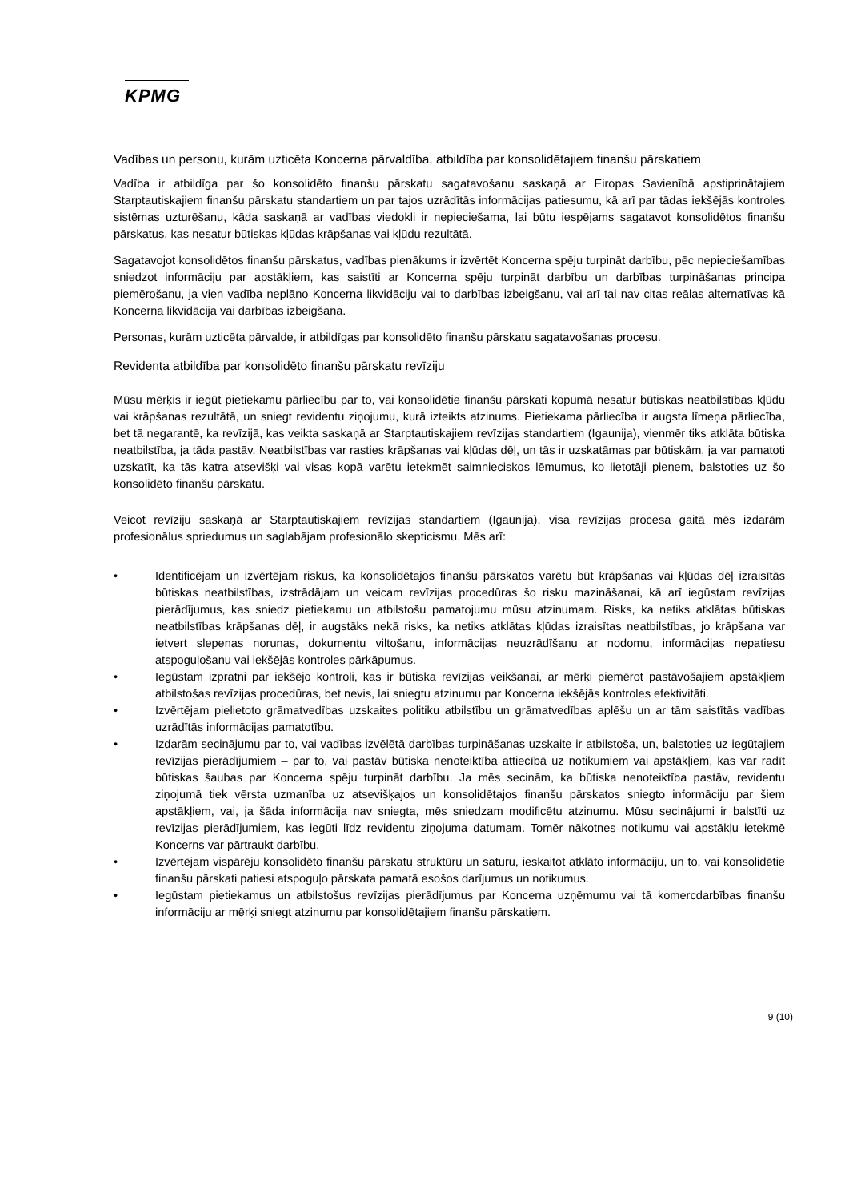KPMG
Vadības un personu, kurām uzticēta Koncerna pārvaldība, atbildība par konsolidētajiem finanšu pārskatiem
Vadība ir atbildīga par šo konsolidēto finanšu pārskatu sagatavošanu saskaņā ar Eiropas Savienībā apstiprinātajiem Starptautiskajiem finanšu pārskatu standartiem un par tajos uzrādītās informācijas patiesumu, kā arī par tādas iekšējās kontroles sistēmas uzturēšanu, kāda saskaņā ar vadības viedokli ir nepieciešama, lai būtu iespējams sagatavot konsolidētos finanšu pārskatus, kas nesatur būtiskas kļūdas krāpšanas vai kļūdu rezultātā.
Sagatavojot konsolidētos finanšu pārskatus, vadības pienākums ir izvērtēt Koncerna spēju turpināt darbību, pēc nepieciešamības sniedzot informāciju par apstākļiem, kas saistīti ar Koncerna spēju turpināt darbību un darbības turpināšanas principa piemērošanu, ja vien vadība neplāno Koncerna likvidāciju vai to darbības izbeigšanu, vai arī tai nav citas reālas alternatīvas kā Koncerna likvidācija vai darbības izbeigšana.
Personas, kurām uzticēta pārvalde, ir atbildīgas par konsolidēto finanšu pārskatu sagatavošanas procesu.
Revidenta atbildība par konsolidēto finanšu pārskatu revīziju
Mūsu mērķis ir iegūt pietiekamu pārliecību par to, vai konsolidētie finanšu pārskati kopumā nesatur būtiskas neatbilstības kļūdu vai krāpšanas rezultātā, un sniegt revidentu ziņojumu, kurā izteikts atzinums. Pietiekama pārliecība ir augsta līmeņa pārliecība, bet tā negarantē, ka revīzijā, kas veikta saskaņā ar Starptautiskajiem revīzijas standartiem (Igaunija), vienmēr tiks atklāta būtiska neatbilstība, ja tāda pastāv. Neatbilstības var rasties krāpšanas vai kļūdas dēļ, un tās ir uzskatāmas par būtiskām, ja var pamatoti uzskatīt, ka tās katra atsevišķi vai visas kopā varētu ietekmēt saimnieciskos lēmumus, ko lietotāji pieņem, balstoties uz šo konsolidēto finanšu pārskatu.
Veicot revīziju saskaņā ar Starptautiskajiem revīzijas standartiem (Igaunija), visa revīzijas procesa gaitā mēs izdarām profesionālus spriedumus un saglabājam profesionālo skepticismu. Mēs arī:
• Identificējam un izvērtējam riskus, ka konsolidētajos finanšu pārskatos varētu būt krāpšanas vai kļūdas dēļ izraisītās būtiskas neatbilstības, izstrādājam un veicam revīzijas procedūras šo risku mazināšanai, kā arī iegūstam revīzijas pierādījumus, kas sniedz pietiekamu un atbilstošu pamatojumu mūsu atzinumam. Risks, ka netiks atklātas būtiskas neatbilstības krāpšanas dēļ, ir augstāks nekā risks, ka netiks atklātas kļūdas izraisītas neatbilstības, jo krāpšana var ietvert slepenas norunas, dokumentu viltošanu, informācijas neuzrādīšanu ar nodomu, informācijas nepatiesu atspoguļošanu vai iekšējās kontroles pārkāpumus.
• Iegūstam izpratni par iekšējo kontroli, kas ir būtiska revīzijas veikšanai, ar mērķi piemērot pastāvošajiem apstākļiem atbilstošas revīzijas procedūras, bet nevis, lai sniegtu atzinumu par Koncerna iekšējās kontroles efektivitāti.
• Izvērtējam pielietoto grāmatvedības uzskaites politiku atbilstību un grāmatvedības aplēšu un ar tām saistītās vadības uzrādītās informācijas pamatotību.
• Izdarām secinājumu par to, vai vadības izvēlētā darbības turpināšanas uzskaite ir atbilstoša, un, balstoties uz iegūtajiem revīzijas pierādījumiem – par to, vai pastāv būtiska nenoteiktība attiecībā uz notikumiem vai apstākļiem, kas var radīt būtiskas šaubas par Koncerna spēju turpināt darbību. Ja mēs secinām, ka būtiska nenoteiktība pastāv, revidentu ziņojumā tiek vērsta uzmanība uz atsevišķajos un konsolidētajos finanšu pārskatos sniegto informāciju par šiem apstākļiem, vai, ja šāda informācija nav sniegta, mēs sniedzam modificētu atzinumu. Mūsu secinājumi ir balstīti uz revīzijas pierādījumiem, kas iegūti līdz revidentu ziņojuma datumam. Tomēr nākotnes notikumu vai apstākļu ietekmē Koncerns var pārtraukt darbību.
• Izvērtējam vispārēju konsolidēto finanšu pārskatu struktūru un saturu, ieskaitot atklāto informāciju, un to, vai konsolidētie finanšu pārskati patiesi atspoguļo pārskata pamatā esošos darījumus un notikumus.
• Iegūstam pietiekamus un atbilstošus revīzijas pierādījumus par Koncerna uzņēmumu vai tā komercdarbības finanšu informāciju ar mērķi sniegt atzinumu par konsolidētajiem finanšu pārskatiem.
9 (10)